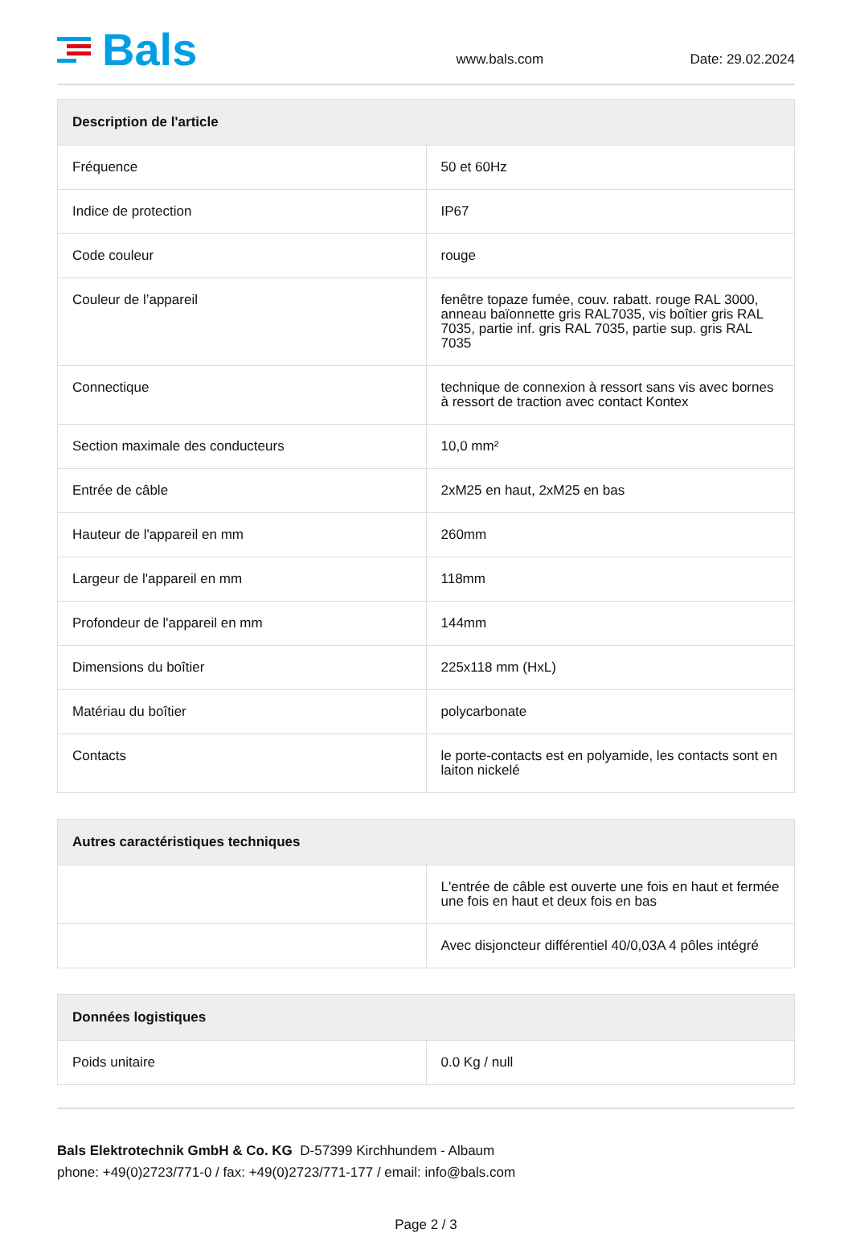Bals
www.bals.com
Date: 29.02.2024
| Description de l'article | |
| --- | --- |
| Fréquence | 50 et 60Hz |
| Indice de protection | IP67 |
| Code couleur | rouge |
| Couleur de l’appareil | fenêtre topaze fumée, couv. rabatt. rouge RAL 3000, anneau baïonnette gris RAL7035, vis boîtier gris RAL 7035, partie inf. gris RAL 7035, partie sup. gris RAL 7035 |
| Connectique | technique de connexion à ressort sans vis avec bornes à ressort de traction avec contact Kontex |
| Section maximale des conducteurs | 10,0 mm² |
| Entrée de câble | 2xM25 en haut, 2xM25 en bas |
| Hauteur de l'appareil en mm | 260mm |
| Largeur de l'appareil en mm | 118mm |
| Profondeur de l'appareil en mm | 144mm |
| Dimensions du boîtier | 225x118 mm (HxL) |
| Matériau du boîtier | polycarbonate |
| Contacts | le porte-contacts est en polyamide, les contacts sont en laiton nickelé |
| Autres caractéristiques techniques | |
| --- | --- |
| | L'entrée de câble est ouverte une fois en haut et fermée une fois en haut et deux fois en bas |
| | Avec disjoncteur différentiel 40/0,03A 4 pôles intégré |
| Données logistiques | |
| --- | --- |
| Poids unitaire | 0.0 Kg / null |
Bals Elektrotechnik GmbH & Co. KG D-57399 Kirchhundem - Albaum
phone: +49(0)2723/771-0 / fax: +49(0)2723/771-177 / email: info@bals.com
Page 2 / 3